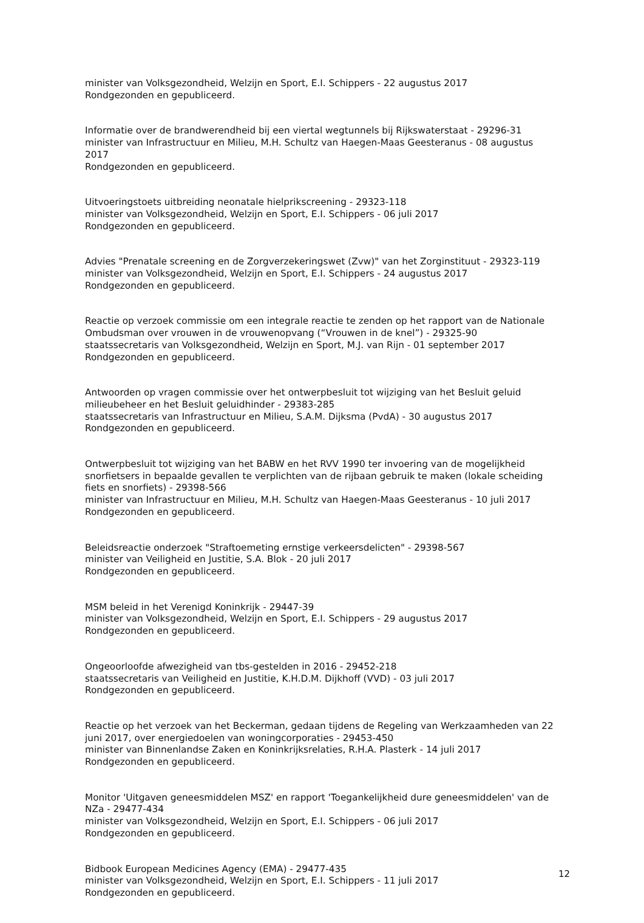minister van Volksgezondheid, Welzijn en Sport, E.I. Schippers - 22 augustus 2017
Rondgezonden en gepubliceerd.
Informatie over de brandwerendheid bij een viertal wegtunnels bij Rijkswaterstaat - 29296-31
minister van Infrastructuur en Milieu, M.H. Schultz van Haegen-Maas Geesteranus - 08 augustus 2017
Rondgezonden en gepubliceerd.
Uitvoeringstoets uitbreiding neonatale hielprikscreening - 29323-118
minister van Volksgezondheid, Welzijn en Sport, E.I. Schippers - 06 juli 2017
Rondgezonden en gepubliceerd.
Advies "Prenatale screening en de Zorgverzekeringswet (Zvw)" van het Zorginstituut - 29323-119
minister van Volksgezondheid, Welzijn en Sport, E.I. Schippers - 24 augustus 2017
Rondgezonden en gepubliceerd.
Reactie op verzoek commissie om een integrale reactie te zenden op het rapport van de Nationale Ombudsman over vrouwen in de vrouwenopvang (“Vrouwen in de knel”) - 29325-90
staatssecretaris van Volksgezondheid, Welzijn en Sport, M.J. van Rijn - 01 september 2017
Rondgezonden en gepubliceerd.
Antwoorden op vragen commissie over het ontwerpbesluit tot wijziging van het Besluit geluid milieubeheer en het Besluit geluidhinder - 29383-285
staatssecretaris van Infrastructuur en Milieu, S.A.M. Dijksma (PvdA) - 30 augustus 2017
Rondgezonden en gepubliceerd.
Ontwerpbesluit tot wijziging van het BABW en het RVV 1990 ter invoering van de mogelijkheid snorfietsers in bepaalde gevallen te verplichten van de rijbaan gebruik te maken (lokale scheiding fiets en snorfiets) - 29398-566
minister van Infrastructuur en Milieu, M.H. Schultz van Haegen-Maas Geesteranus - 10 juli 2017
Rondgezonden en gepubliceerd.
Beleidsreactie onderzoek "Straftoemeting ernstige verkeersdelicten" - 29398-567
minister van Veiligheid en Justitie, S.A. Blok - 20 juli 2017
Rondgezonden en gepubliceerd.
MSM beleid in het Verenigd Koninkrijk - 29447-39
minister van Volksgezondheid, Welzijn en Sport, E.I. Schippers - 29 augustus 2017
Rondgezonden en gepubliceerd.
Ongeoorloofde afwezigheid van tbs-gestelden in 2016 - 29452-218
staatssecretaris van Veiligheid en Justitie, K.H.D.M. Dijkhoff (VVD) - 03 juli 2017
Rondgezonden en gepubliceerd.
Reactie op het verzoek van het Beckerman, gedaan tijdens de Regeling van Werkzaamheden van 22 juni 2017, over energiedoelen van woningcorporaties - 29453-450
minister van Binnenlandse Zaken en Koninkrijksrelaties, R.H.A. Plasterk - 14 juli 2017
Rondgezonden en gepubliceerd.
Monitor 'Uitgaven geneesmiddelen MSZ' en rapport 'Toegankelijkheid dure geneesmiddelen' van de NZa - 29477-434
minister van Volksgezondheid, Welzijn en Sport, E.I. Schippers - 06 juli 2017
Rondgezonden en gepubliceerd.
Bidbook European Medicines Agency (EMA) - 29477-435
minister van Volksgezondheid, Welzijn en Sport, E.I. Schippers - 11 juli 2017
Rondgezonden en gepubliceerd.
12